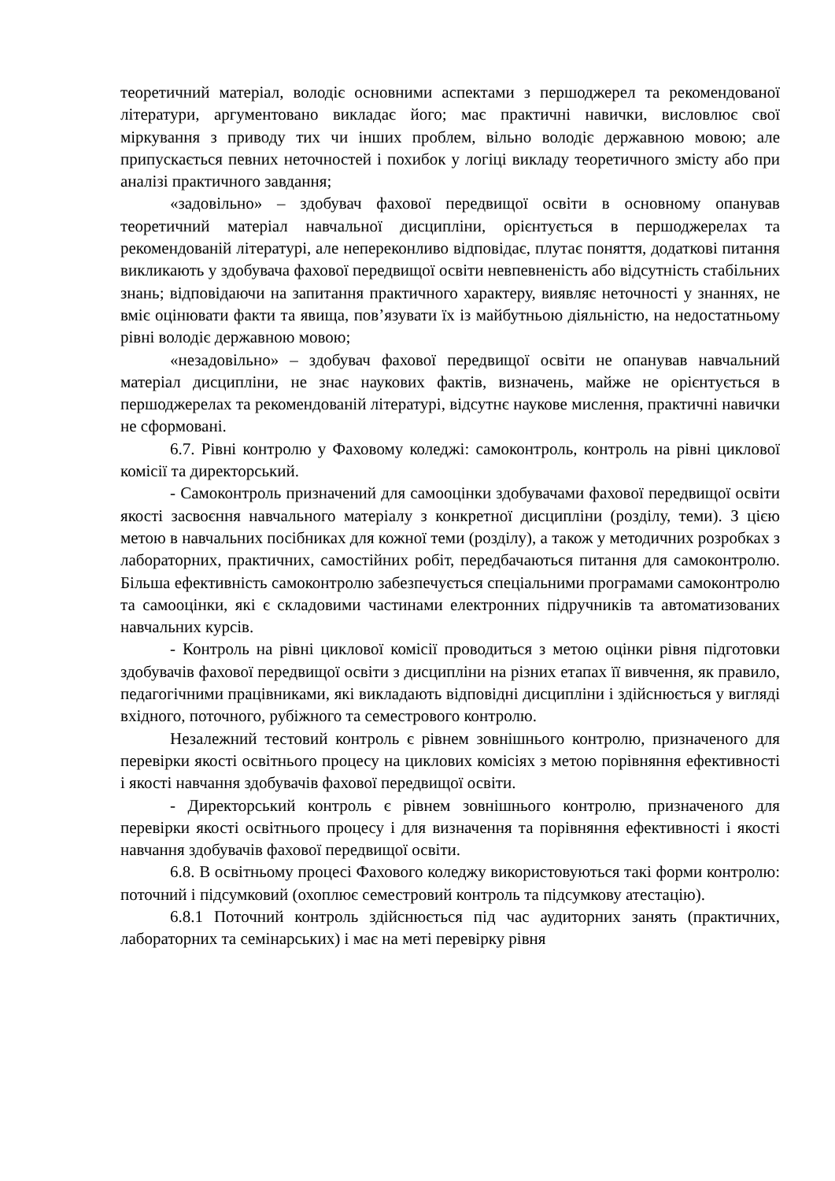теоретичний матеріал, володіє основними аспектами з першоджерел та рекомендованої літератури, аргументовано викладає його; має практичні навички, висловлює свої міркування з приводу тих чи інших проблем, вільно володіє державною мовою; але припускається певних неточностей і похибок у логіці викладу теоретичного змісту або при аналізі практичного завдання;
«задовільно» – здобувач фахової передвищої освіти в основному опанував теоретичний матеріал навчальної дисципліни, орієнтується в першоджерелах та рекомендованій літературі, але непереконливо відповідає, плутає поняття, додаткові питання викликають у здобувача фахової передвищої освіти невпевненість або відсутність стабільних знань; відповідаючи на запитання практичного характеру, виявляє неточності у знаннях, не вміє оцінювати факти та явища, пов’язувати їх із майбутньою діяльністю, на недостатньому рівні володіє державною мовою;
«незадовільно» – здобувач фахової передвищої освіти не опанував навчальний матеріал дисципліни, не знає наукових фактів, визначень, майже не орієнтується в першоджерелах та рекомендованій літературі, відсутнє наукове мислення, практичні навички не сформовані.
6.7. Рівні контролю у Фаховому коледжі: самоконтроль, контроль на рівні циклової комісії та директорський.
- Самоконтроль призначений для самооцінки здобувачами фахової передвищої освіти якості засвоєння навчального матеріалу з конкретної дисципліни (розділу, теми). З цією метою в навчальних посібниках для кожної теми (розділу), а також у методичних розробках з лабораторних, практичних, самостійних робіт, передбачаються питання для самоконтролю. Більша ефективність самоконтролю забезпечується спеціальними програмами самоконтролю та самооцінки, які є складовими частинами електронних підручників та автоматизованих навчальних курсів.
- Контроль на рівні циклової комісії проводиться з метою оцінки рівня підготовки здобувачів фахової передвищої освіти з дисципліни на різних етапах її вивчення, як правило, педагогічними працівниками, які викладають відповідні дисципліни і здійснюється у вигляді вхідного, поточного, рубіжного та семестрового контролю.
Незалежний тестовий контроль є рівнем зовнішнього контролю, призначеного для перевірки якості освітнього процесу на циклових комісіях з метою порівняння ефективності і якості навчання здобувачів фахової передвищої освіти.
- Директорський контроль є рівнем зовнішнього контролю, призначеного для перевірки якості освітнього процесу і для визначення та порівняння ефективності і якості навчання здобувачів фахової передвищої освіти.
6.8. В освітньому процесі Фахового коледжу використовуються такі форми контролю: поточний і підсумковий (охоплює семестровий контроль та підсумкову атестацію).
6.8.1 Поточний контроль здійснюється під час аудиторних занять (практичних, лабораторних та семінарських) і має на меті перевірку рівня